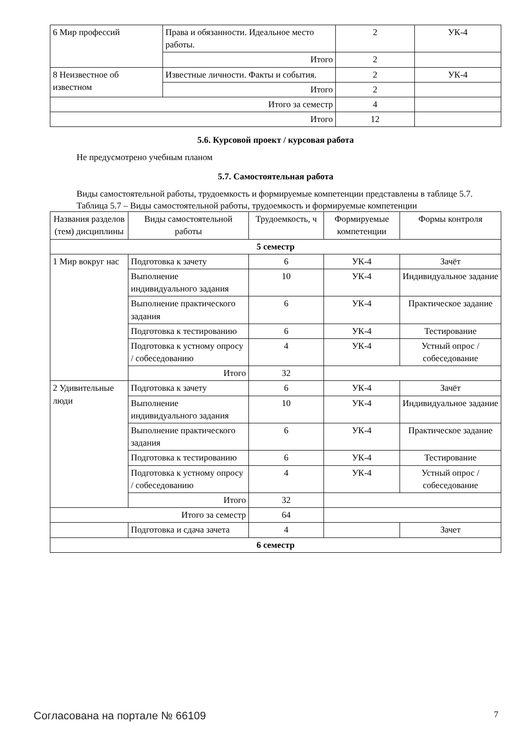| 6 Мир профессий | Права и обязанности. Идеальное место работы. | 2 | УК-4 |
| | Итого | 2 | |
| 8 Неизвестное об известном | Известные личности. Факты и события. | 2 | УК-4 |
| | Итого | 2 | |
| Итого за семестр | | 4 | |
| Итого | | 12 | |
5.6. Курсовой проект / курсовая работа
Не предусмотрено учебным планом
5.7. Самостоятельная работа
Виды самостоятельной работы, трудоемкость и формируемые компетенции представлены в таблице 5.7.
Таблица 5.7 – Виды самостоятельной работы, трудоемкость и формируемые компетенции
| Названия разделов (тем) дисциплины | Виды самостоятельной работы | Трудоемкость, ч | Формируемые компетенции | Формы контроля |
| --- | --- | --- | --- | --- |
| 5 семестр | | | | |
| 1 Мир вокруг нас | Подготовка к зачету | 6 | УК-4 | Зачёт |
| | Выполнение индивидуального задания | 10 | УК-4 | Индивидуальное задание |
| | Выполнение практического задания | 6 | УК-4 | Практическое задание |
| | Подготовка к тестированию | 6 | УК-4 | Тестирование |
| | Подготовка к устному опросу / собеседованию | 4 | УК-4 | Устный опрос / собеседование |
| | Итого | 32 | | |
| 2 Удивительные люди | Подготовка к зачету | 6 | УК-4 | Зачёт |
| | Выполнение индивидуального задания | 10 | УК-4 | Индивидуальное задание |
| | Выполнение практического задания | 6 | УК-4 | Практическое задание |
| | Подготовка к тестированию | 6 | УК-4 | Тестирование |
| | Подготовка к устному опросу / собеседованию | 4 | УК-4 | Устный опрос / собеседование |
| | Итого | 32 | | |
| Итого за семестр | | 64 | | |
| | Подготовка и сдача зачета | 4 | | Зачет |
| 6 семестр | | | | |
Согласована на портале № 66109 7